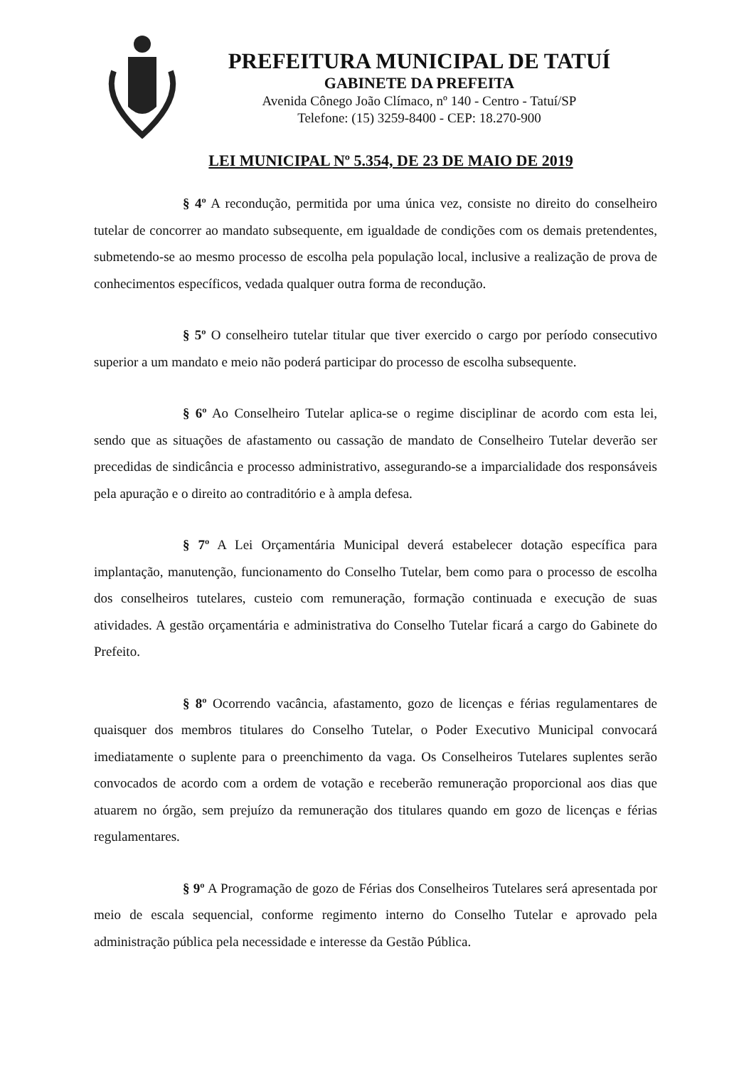PREFEITURA MUNICIPAL DE TATUÍ
GABINETE DA PREFEITA
Avenida Cônego João Clímaco, nº 140 - Centro - Tatuí/SP
Telefone: (15) 3259-8400 - CEP: 18.270-900
LEI MUNICIPAL Nº 5.354, DE 23 DE MAIO DE 2019
§ 4º A recondução, permitida por uma única vez, consiste no direito do conselheiro tutelar de concorrer ao mandato subsequente, em igualdade de condições com os demais pretendentes, submetendo-se ao mesmo processo de escolha pela população local, inclusive a realização de prova de conhecimentos específicos, vedada qualquer outra forma de recondução.
§ 5º O conselheiro tutelar titular que tiver exercido o cargo por período consecutivo superior a um mandato e meio não poderá participar do processo de escolha subsequente.
§ 6º Ao Conselheiro Tutelar aplica-se o regime disciplinar de acordo com esta lei, sendo que as situações de afastamento ou cassação de mandato de Conselheiro Tutelar deverão ser precedidas de sindicância e processo administrativo, assegurando-se a imparcialidade dos responsáveis pela apuração e o direito ao contraditório e à ampla defesa.
§ 7º A Lei Orçamentária Municipal deverá estabelecer dotação específica para implantação, manutenção, funcionamento do Conselho Tutelar, bem como para o processo de escolha dos conselheiros tutelares, custeio com remuneração, formação continuada e execução de suas atividades. A gestão orçamentária e administrativa do Conselho Tutelar ficará a cargo do Gabinete do Prefeito.
§ 8º Ocorrendo vacância, afastamento, gozo de licenças e férias regulamentares de quaisquer dos membros titulares do Conselho Tutelar, o Poder Executivo Municipal convocará imediatamente o suplente para o preenchimento da vaga. Os Conselheiros Tutelares suplentes serão convocados de acordo com a ordem de votação e receberão remuneração proporcional aos dias que atuarem no órgão, sem prejuízo da remuneração dos titulares quando em gozo de licenças e férias regulamentares.
§ 9º A Programação de gozo de Férias dos Conselheiros Tutelares será apresentada por meio de escala sequencial, conforme regimento interno do Conselho Tutelar e aprovado pela administração pública pela necessidade e interesse da Gestão Pública.